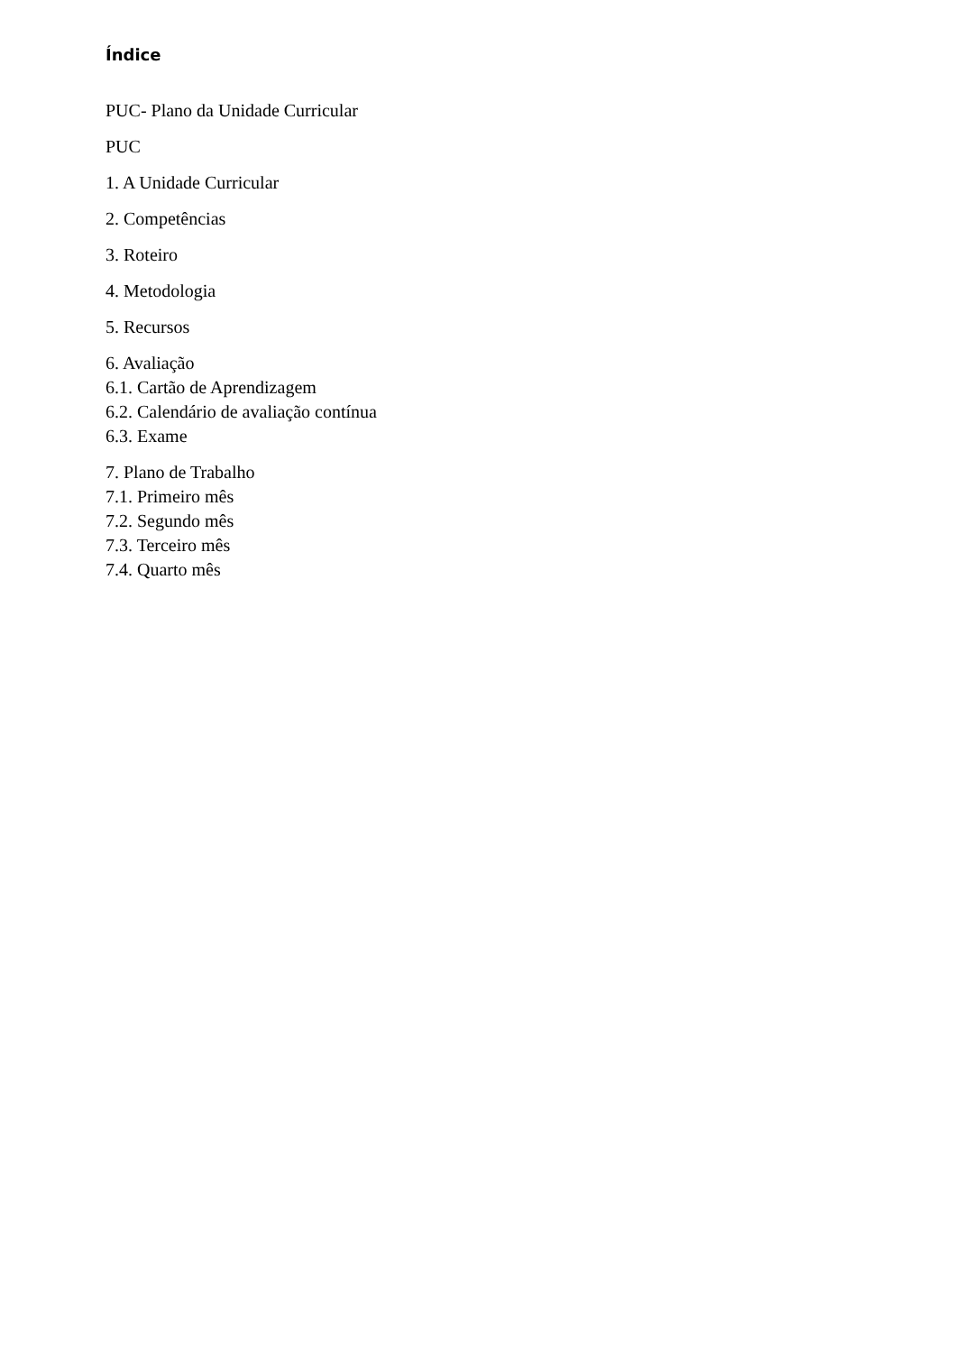Índice
PUC- Plano da Unidade Curricular
PUC
1. A Unidade Curricular
2. Competências
3. Roteiro
4. Metodologia
5. Recursos
6. Avaliação
6.1. Cartão de Aprendizagem
6.2. Calendário de avaliação contínua
6.3. Exame
7. Plano de Trabalho
7.1. Primeiro mês
7.2. Segundo mês
7.3. Terceiro mês
7.4. Quarto mês